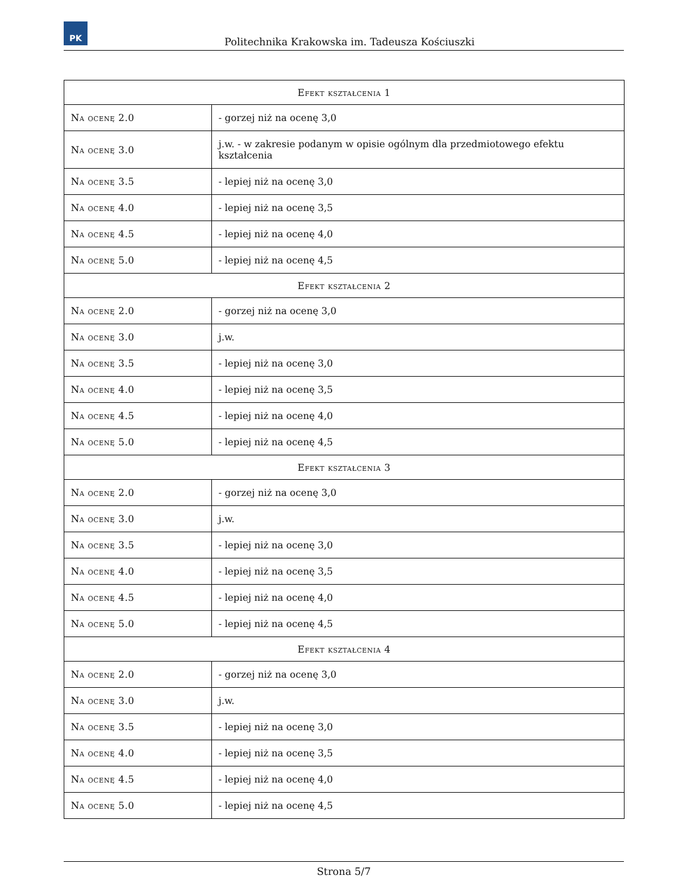PK
Politechnika Krakowska im. Tadeusza Kościuszki
| Efekt kształcenia 1 | |
| --- | --- |
| Na ocenę 2.0 | - gorzej niż na ocenę 3,0 |
| Na ocenę 3.0 | j.w. - w zakresie podanym w opisie ogólnym dla przedmiotowego efektu kształcenia |
| Na ocenę 3.5 | - lepiej niż na ocenę 3,0 |
| Na ocenę 4.0 | - lepiej niż na ocenę 3,5 |
| Na ocenę 4.5 | - lepiej niż na ocenę 4,0 |
| Na ocenę 5.0 | - lepiej niż na ocenę 4,5 |
| Efekt kształcenia 2 | |
| Na ocenę 2.0 | - gorzej niż na ocenę 3,0 |
| Na ocenę 3.0 | j.w. |
| Na ocenę 3.5 | - lepiej niż na ocenę 3,0 |
| Na ocenę 4.0 | - lepiej niż na ocenę 3,5 |
| Na ocenę 4.5 | - lepiej niż na ocenę 4,0 |
| Na ocenę 5.0 | - lepiej niż na ocenę 4,5 |
| Efekt kształcenia 3 | |
| Na ocenę 2.0 | - gorzej niż na ocenę 3,0 |
| Na ocenę 3.0 | j.w. |
| Na ocenę 3.5 | - lepiej niż na ocenę 3,0 |
| Na ocenę 4.0 | - lepiej niż na ocenę 3,5 |
| Na ocenę 4.5 | - lepiej niż na ocenę 4,0 |
| Na ocenę 5.0 | - lepiej niż na ocenę 4,5 |
| Efekt kształcenia 4 | |
| Na ocenę 2.0 | - gorzej niż na ocenę 3,0 |
| Na ocenę 3.0 | j.w. |
| Na ocenę 3.5 | - lepiej niż na ocenę 3,0 |
| Na ocenę 4.0 | - lepiej niż na ocenę 3,5 |
| Na ocenę 4.5 | - lepiej niż na ocenę 4,0 |
| Na ocenę 5.0 | - lepiej niż na ocenę 4,5 |
Strona 5/7